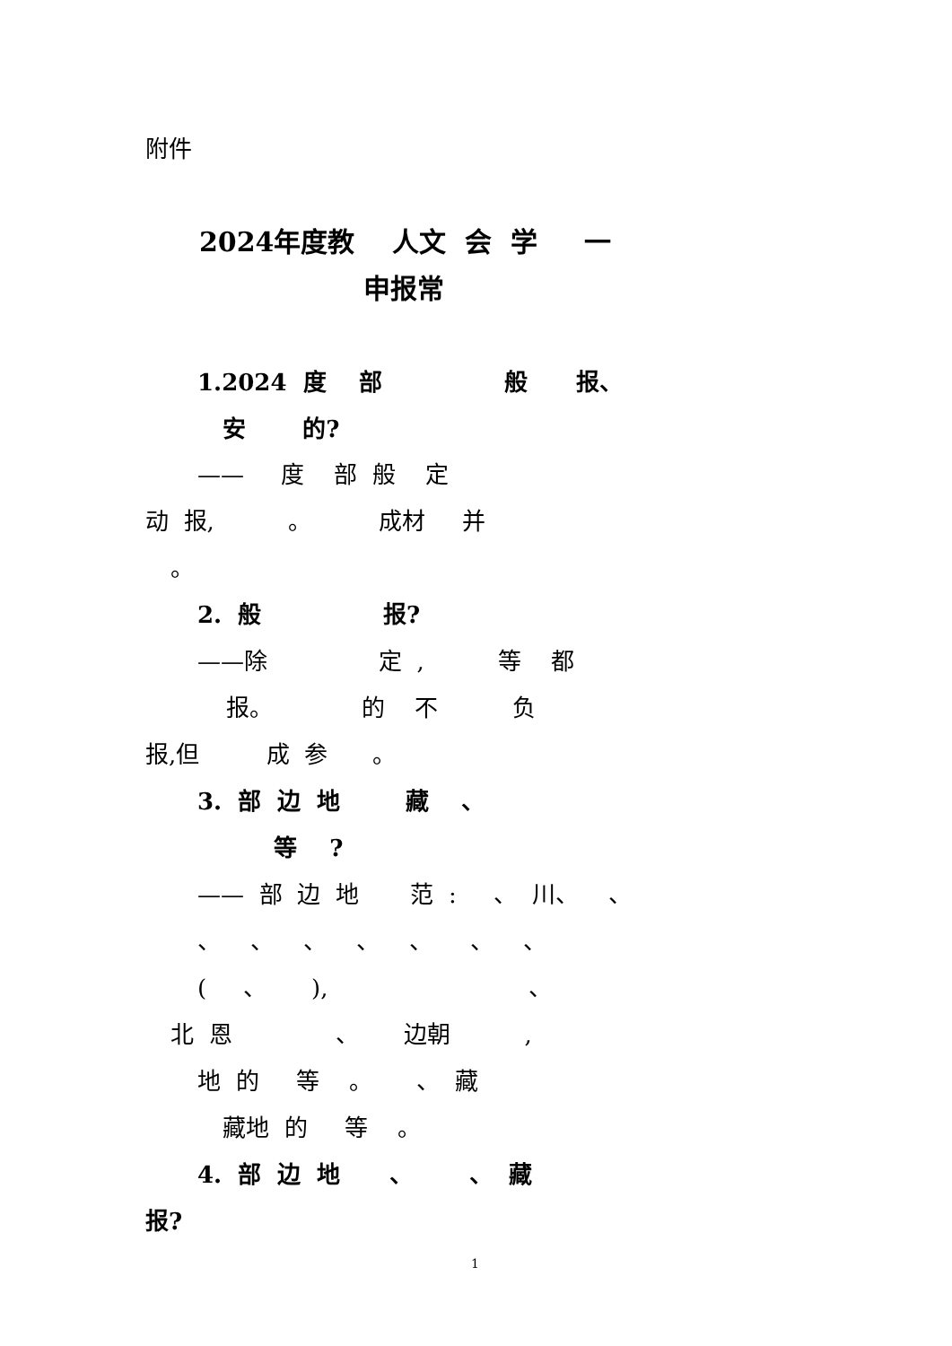附件
2024年度教 人文 会 学 一
申报常
1.2024 度 部 般 报、
安 的?
—— 度 部 般 定
动 报, 。 成材 并
。
2. 般 报?
——除 定 , 等 都
报。 的 不 负
报,但 成 参 。
3. 部 边 地 藏 、
等 ?
—— 部 边 地 范 : 、 川、 、
、 、 、 、 、 、 、
( 、 ), 、
北 恩 、 边朝 ,
地 的 等 。 、 藏
藏地 的 等 。
4. 部 边 地 、 、 藏
报?
1